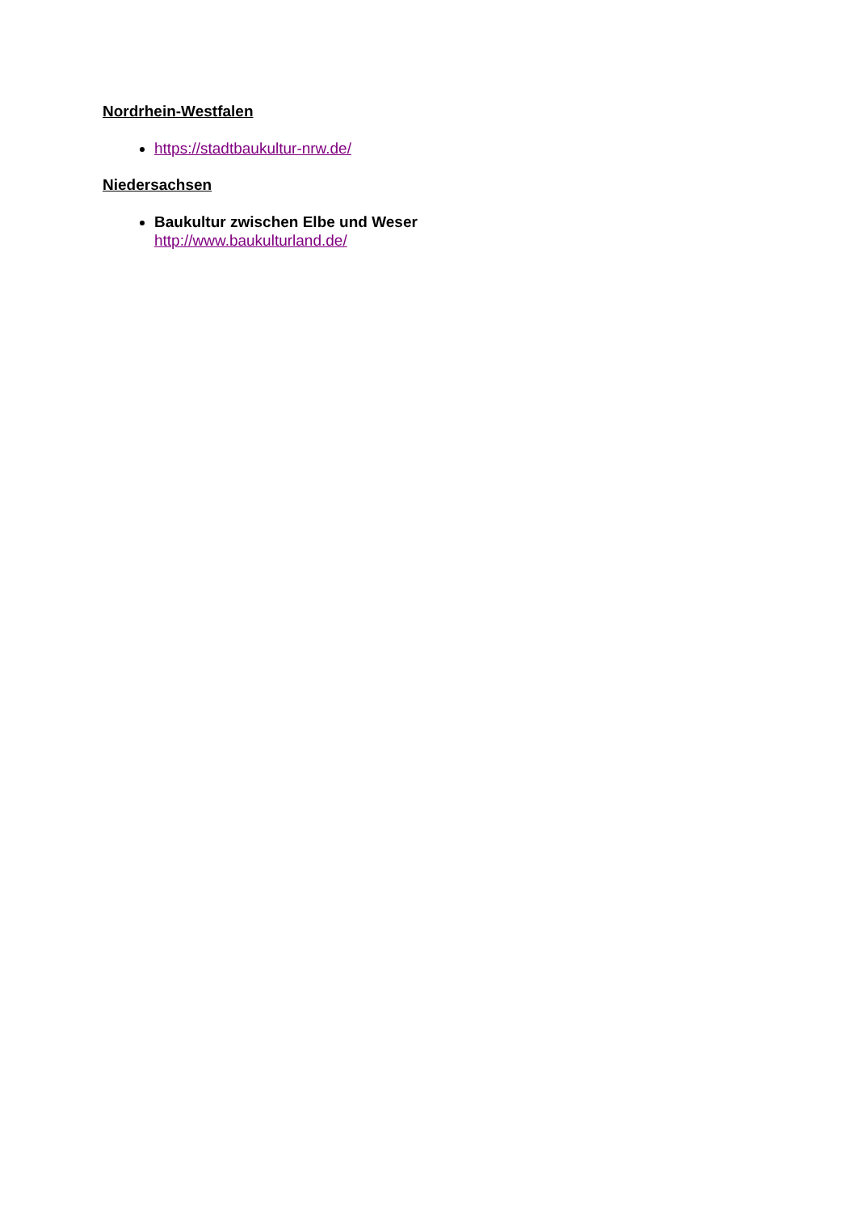Nordrhein-Westfalen
https://stadtbaukultur-nrw.de/
Niedersachsen
Baukultur zwischen Elbe und Weser
http://www.baukulturland.de/